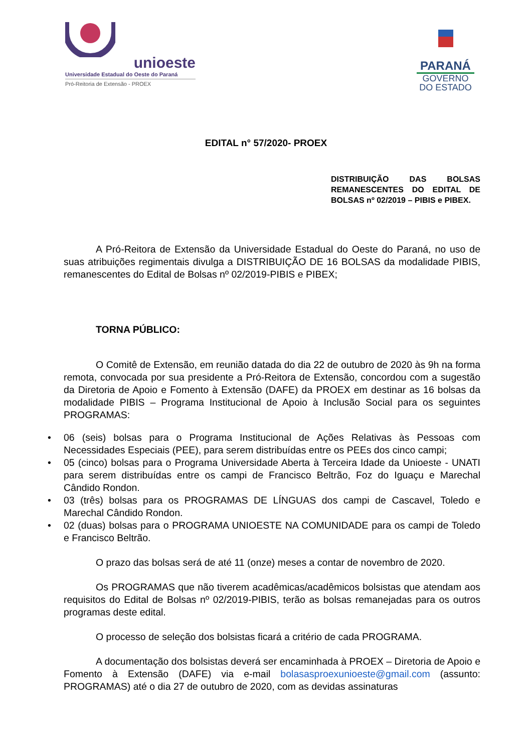unioeste
Universidade Estadual do Oeste do Paraná
Pró-Reitoria de Extensão - PROEX
PARANÁ
GOVERNO
DO ESTADO
EDITAL n° 57/2020- PROEX
DISTRIBUIÇÃO DAS BOLSAS REMANESCENTES DO EDITAL DE BOLSAS nº 02/2019 – PIBIS e PIBEX.
A Pró-Reitora de Extensão da Universidade Estadual do Oeste do Paraná, no uso de suas atribuições regimentais divulga a DISTRIBUIÇÃO DE 16 BOLSAS da modalidade PIBIS, remanescentes do Edital de Bolsas nº 02/2019-PIBIS e PIBEX;
TORNA PÚBLICO:
O Comitê de Extensão, em reunião datada do dia 22 de outubro de 2020 às 9h na forma remota, convocada por sua presidente a Pró-Reitora de Extensão, concordou com a sugestão da Diretoria de Apoio e Fomento à Extensão (DAFE) da PROEX em destinar as 16 bolsas da modalidade PIBIS – Programa Institucional de Apoio à Inclusão Social para os seguintes PROGRAMAS:
• 06 (seis) bolsas para o Programa Institucional de Ações Relativas às Pessoas com Necessidades Especiais (PEE), para serem distribuídas entre os PEEs dos cinco campi;
• 05 (cinco) bolsas para o Programa Universidade Aberta à Terceira Idade da Unioeste - UNATI para serem distribuídas entre os campi de Francisco Beltrão, Foz do Iguaçu e Marechal Cândido Rondon.
• 03 (três) bolsas para os PROGRAMAS DE LÍNGUAS dos campi de Cascavel, Toledo e Marechal Cândido Rondon.
• 02 (duas) bolsas para o PROGRAMA UNIOESTE NA COMUNIDADE para os campi de Toledo e Francisco Beltrão.
O prazo das bolsas será de até 11 (onze) meses a contar de novembro de 2020.
Os PROGRAMAS que não tiverem acadêmicas/acadêmicos bolsistas que atendam aos requisitos do Edital de Bolsas nº 02/2019-PIBIS, terão as bolsas remanejadas para os outros programas deste edital.
O processo de seleção dos bolsistas ficará a critério de cada PROGRAMA.
A documentação dos bolsistas deverá ser encaminhada à PROEX – Diretoria de Apoio e Fomento à Extensão (DAFE) via e-mail bolasasproexunioeste@gmail.com (assunto: PROGRAMAS) até o dia 27 de outubro de 2020, com as devidas assinaturas